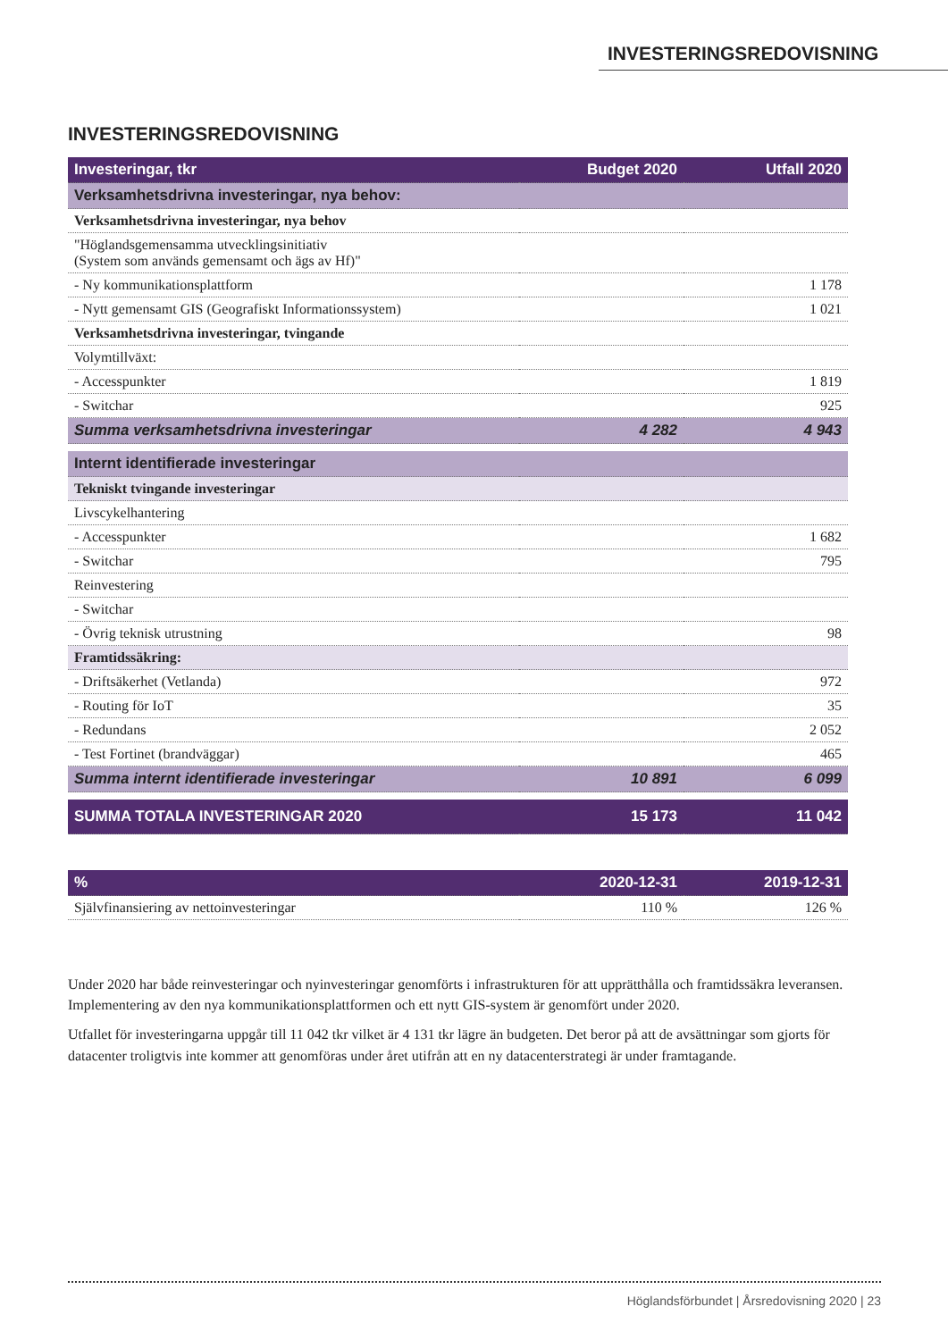INVESTERINGSREDOVISNING
INVESTERINGSREDOVISNING
| Investeringar, tkr | Budget 2020 | Utfall 2020 |
| --- | --- | --- |
| Verksamhetsdrivna investeringar, nya behov: | | |
| Verksamhetsdrivna investeringar, nya behov | | |
| "Höglandsgemensamma utvecklingsinitiativ (System som används gemensamt och ägs av Hf)" | | |
| - Ny kommunikationsplattform | | 1 178 |
| - Nytt gemensamt GIS (Geografiskt Informationssystem) | | 1 021 |
| Verksamhetsdrivna investeringar, tvingande | | |
| Volymtillväxt: | | |
| - Accesspunkter | | 1 819 |
| - Switchar | | 925 |
| Summa verksamhetsdrivna investeringar | 4 282 | 4 943 |
| Internt identifierade investeringar | | |
| Tekniskt tvingande investeringar | | |
| Livscykelhantering | | |
| - Accesspunkter | | 1 682 |
| - Switchar | | 795 |
| Reinvestering | | |
| - Switchar | | |
| - Övrig teknisk utrustning | | 98 |
| Framtidssäkring: | | |
| - Driftsäkerhet (Vetlanda) | | 972 |
| - Routing för IoT | | 35 |
| - Redundans | | 2 052 |
| - Test Fortinet (brandväggar) | | 465 |
| Summa internt identifierade investeringar | 10 891 | 6 099 |
| SUMMA TOTALA INVESTERINGAR 2020 | 15 173 | 11 042 |
| % | 2020-12-31 | 2019-12-31 |
| --- | --- | --- |
| Självfinansiering av nettoinvesteringar | 110 % | 126 % |
Under 2020 har både reinvesteringar och nyinvesteringar genomförts i infrastrukturen för att upprätthålla och framtidssäkra leveransen. Implementering av den nya kommunikationsplattformen och ett nytt GIS-system är genomfört under 2020.
Utfallet för investeringarna uppgår till 11 042 tkr vilket är 4 131 tkr lägre än budgeten. Det beror på att de avsättningar som gjorts för datacenter troligtvis inte kommer att genomföras under året utifrån att en ny datacenterstrategi är under framtagande.
Höglandsförbundet | Årsredovisning 2020 | 23